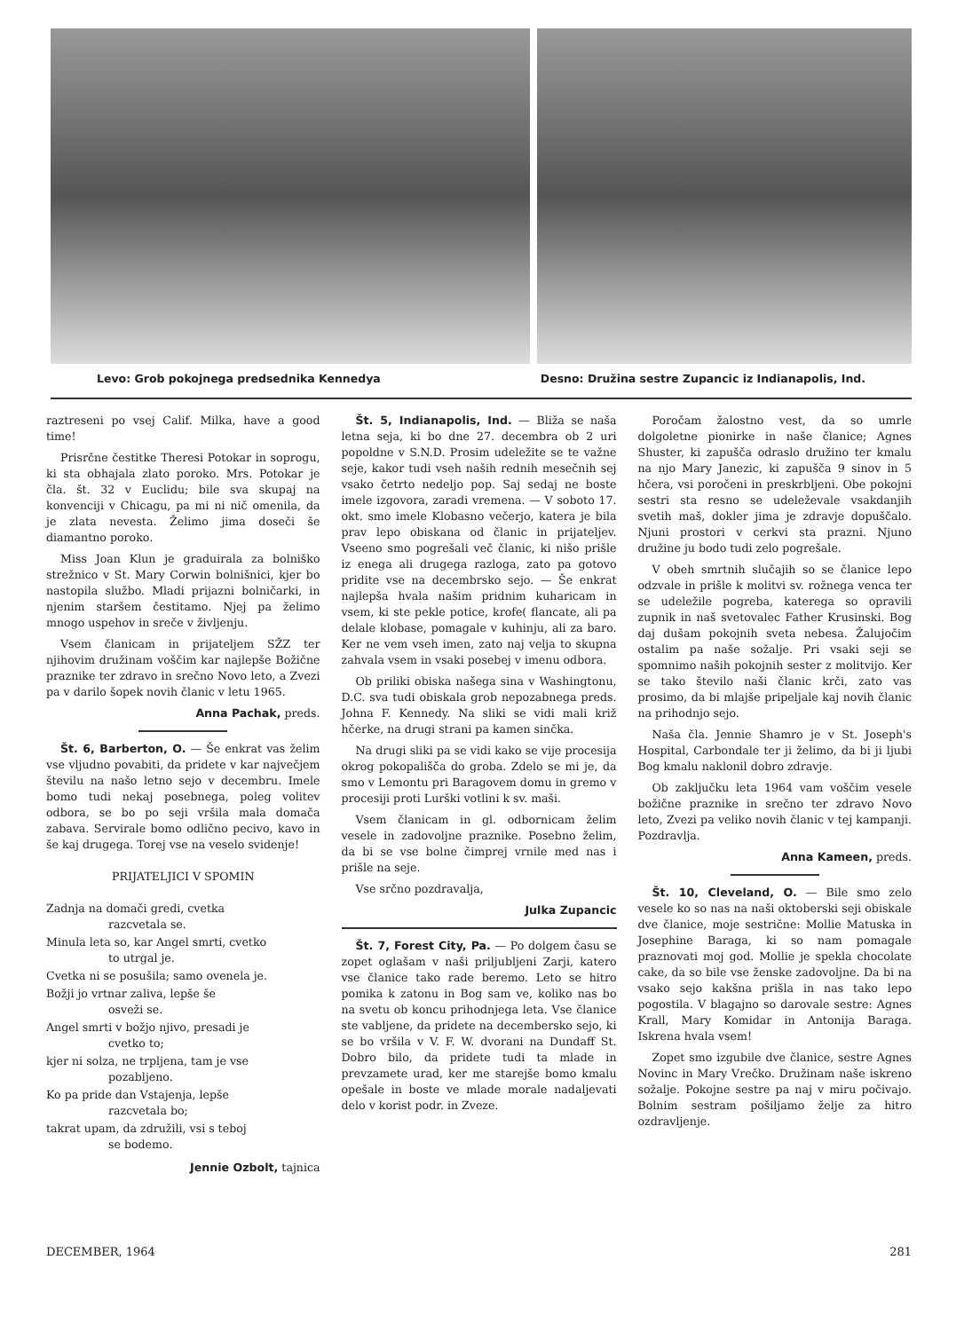Levo: Grob pokojnega predsednika Kennedya Desno: Družina sestre Zupancic iz Indianapolis, Ind.
raztreseni po vsej Calif. Milka, have a good time!
Prisrčne čestitke Theresi Potokar in soprogu, ki sta obhajala zlato poroko. Mrs. Potokar je čla. št. 32 v Euclidu; bile sva skupaj na konvenciji v Chicagu, pa mi ni nič omenila, da je zlata nevesta. Želimo jima doseči še diamantno poroko.
Miss Joan Klun je graduirala za bolniško strežnico v St. Mary Corwin bolnišnici, kjer bo nastopila službo. Mladi prijazni bolničarki, in njenim staršem čestitamo. Njej pa želimo mnogo uspehov in sreče v življenju.
Vsem članicam in prijateljem SŽZ ter njihovim družinam voščim kar najlepše Božične praznike ter zdravo in srečno Novo leto, a Zvezi pa v darilo šopek novih članic v letu 1965.
Anna Pachak, preds.
Št. 6, Barberton, O. — Še enkrat vas želim vse vljudno povabiti, da pridete v kar največjem številu na našo letno sejo v decembru. Imele bomo tudi nekaj posebnega, poleg volitev odbora, se bo po seji vršila mala domača zabava. Servirale bomo odlično pecivo, kavo in še kaj drugega. Torej vse na veselo svidenje!
PRIJATELJICI V SPOMIN
Zadnja na domači gredi, cvetka
razcvetala se.
Minula leta so, kar Angel smrti, cvetko
to utrgal je.
Cvetka ni se posušila; samo ovenela je.
Božji jo vrtnar zaliva, lepše še
osveži se.
Angel smrti v božjo njivo, presadi je
cvetko to;
kjer ni solza, ne trpljena, tam je vse
pozabljeno.
Ko pa pride dan Vstajenja, lepše
razcvetala bo;
takrat upam, da združili, vsi s teboj
se bodemo.
Jennie Ozbolt, tajnica
Št. 5, Indianapolis, Ind. — Bliža se naša letna seja, ki bo dne 27. decembra ob 2 uri popoldne v S.N.D. Prosim udeležite se te važne seje, kakor tudi vseh naših rednih mesečnih sej vsako četrto nedeljo pop. Saj sedaj ne boste imele izgovora, zaradi vremena. — V soboto 17. okt. smo imele Klobasno večerjo, katera je bila prav lepo obiskana od članic in prijateljev. Vseeno smo pogrešali več članic, ki nišo prišle iz enega ali drugega razloga, zato pa gotovo pridite vse na decembrsko sejo. — Še enkrat najlepša hvala našim pridnim kuharicam in vsem, ki ste pekle potice, krofe( flancate, ali pa delale klobase, pomagale v kuhinju, ali za baro. Ker ne vem vseh imen, zato naj velja to skupna zahvala vsem in vsaki posebej v imenu odbora.
Ob priliki obiska našega sina v Washingtonu, D.C. sva tudi obiskala grob nepozabnega preds. Johna F. Kennedy. Na sliki se vidi mali križ hčerke, na drugi strani pa kamen sinčka.
Na drugi sliki pa se vidi kako se vije procesija okrog pokopališča do groba. Zdelo se mi je, da smo v Lemontu pri Baragovem domu in gremo v procesiji proti Lurški votlini k sv. maši.
Vsem članicam in gl. odbornicam želim vesele in zadovoljne praznike. Posebno želim, da bi se vse bolne čimprej vrnile med nas i prišle na seje.
Vse srčno pozdravalja,
Julka Zupancic
Št. 7, Forest City, Pa. — Po dolgem času se zopet oglašam v naši priljubljeni Zarji, katero vse članice tako rade beremo. Leto se hitro pomika k zatonu in Bog sam ve, koliko nas bo na svetu ob koncu prihodnjega leta. Vse članice ste vabljene, da pridete na decembersko sejo, ki se bo vršila v V. F. W. dvorani na Dundaff St. Dobro bilo, da pridete tudi ta mlade in prevzamete urad, ker me starejše bomo kmalu opešale in boste ve mlade morale nadaljevati delo v korist podr. in Zveze.
Poročam žalostno vest, da so umrle dolgoletne pionirke in naše članice; Agnes Shuster, ki zapušča odraslo družino ter kmalu na njo Mary Janezic, ki zapušča 9 sinov in 5 hčera, vsi poročeni in preskrbljeni. Obe pokojni sestri sta resno se udeleževale vsakdanjih svetih maš, dokler jima je zdravje dopuščalo. Njuni prostori v cerkvi sta prazni. Njuno družine ju bodo tudi zelo pogrešale.
V obeh smrtnih slučajih so se članice lepo odzvale in prišle k molitvi sv. rožnega venca ter se udeležile pogreba, katerega so opravili zupnik in naš svetovalec Father Krusinski. Bog daj dušam pokojnih sveta nebesa. Žalujočim ostalim pa naše sožalje. Pri vsaki seji se spomnimo naših pokojnih sester z molitvijo. Ker se tako število naši članic krči, zato vas prosimo, da bi mlajše pripeljale kaj novih članic na prihodnjo sejo.
Naša čla. Jennie Shamro je v St. Joseph's Hospital, Carbondale ter ji želimo, da bi ji ljubi Bog kmalu naklonil dobro zdravje.
Ob zaključku leta 1964 vam voščim vesele božične praznike in srečno ter zdravo Novo leto, Zvezi pa veliko novih članic v tej kampanji. Pozdravlja.
Anna Kameen, preds.
Št. 10, Cleveland, O. — Bile smo zelo vesele ko so nas na naši oktoberski seji obiskale dve članice, moje sestrične: Mollie Matuska in Josephine Baraga, ki so nam pomagale praznovati moj god. Mollie je spekla chocolate cake, da so bile vse ženske zadovoljne. Da bi na vsako sejo kakšna prišla in nas tako lepo pogostila. V blagajno so darovale sestre: Agnes Krall, Mary Komidar in Antonija Baraga. Iskrena hvala vsem!
Zopet smo izgubile dve članice, sestre Agnes Novinc in Mary Vrečko. Družinam naše iskreno sožalje. Pokojne sestre pa naj v miru počivajo. Bolnim sestram pošiljamo želje za hitro ozdravljenje.
DECEMBER, 1964 281